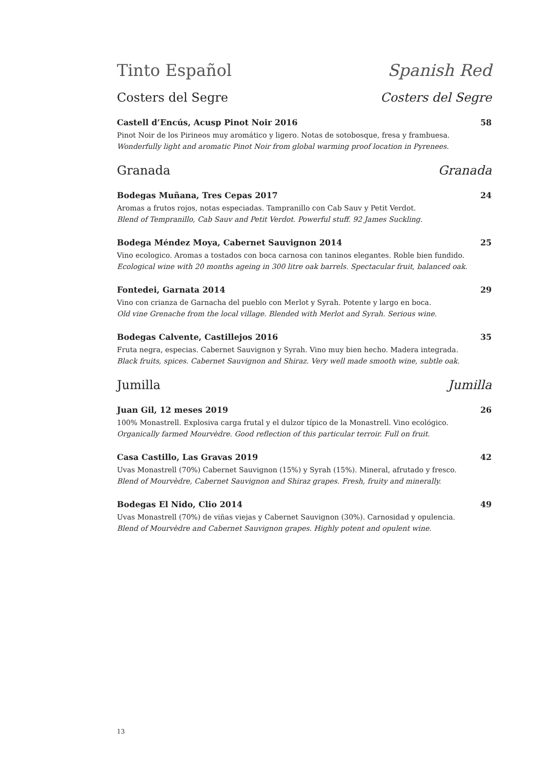Tinto Español Spanish Red
Costers del Segre Costers del Segre
Castell d’Encús, Acusp Pinot Noir 2016 58
Pinot Noir de los Pirineos muy aromático y ligero. Notas de sotobosque, fresa y frambuesa.
Wonderfully light and aromatic Pinot Noir from global warming proof location in Pyrenees.
Granada Granada
Bodegas Muñana, Tres Cepas 2017 24
Aromas a frutos rojos, notas especiadas. Tampranillo con Cab Sauv y Petit Verdot.
Blend of Tempranillo, Cab Sauv and Petit Verdot. Powerful stuff. 92 James Suckling.
Bodega Méndez Moya, Cabernet Sauvignon 2014 25
Vino ecologico. Aromas a tostados con boca carnosa con taninos elegantes. Roble bien fundido.
Ecological wine with 20 months ageing in 300 litre oak barrels. Spectacular fruit, balanced oak.
Fontedei, Garnata 2014 29
Vino con crianza de Garnacha del pueblo con Merlot y Syrah. Potente y largo en boca.
Old vine Grenache from the local village. Blended with Merlot and Syrah. Serious wine.
Bodegas Calvente, Castillejos 2016 35
Fruta negra, especias. Cabernet Sauvignon y Syrah. Vino muy bien hecho. Madera integrada.
Black fruits, spices. Cabernet Sauvignon and Shiraz. Very well made smooth wine, subtle oak.
Jumilla Jumilla
Juan Gil, 12 meses 2019 26
100% Monastrell. Explosiva carga frutal y el dulzor típico de la Monastrell. Vino ecológico.
Organically farmed Mourvèdre. Good reflection of this particular terroir. Full on fruit.
Casa Castillo, Las Gravas 2019 42
Uvas Monastrell (70%) Cabernet Sauvignon (15%) y Syrah (15%). Mineral, afrutado y fresco.
Blend of Mourvèdre, Cabernet Sauvignon and Shiraz grapes. Fresh, fruity and minerally.
Bodegas El Nido, Clio 2014 49
Uvas Monastrell (70%) de viñas viejas y Cabernet Sauvignon (30%). Carnosidad y opulencia.
Blend of Mourvèdre and Cabernet Sauvignon grapes. Highly potent and opulent wine.
13